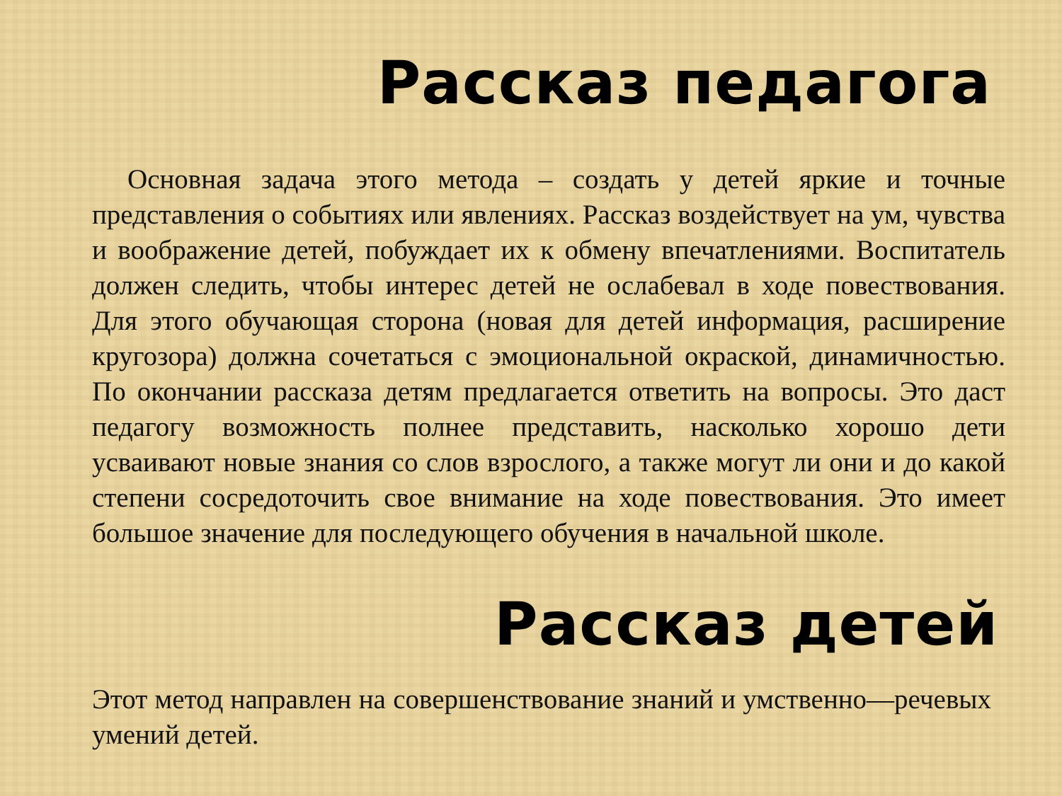Рассказ педагога
Основная задача этого метода – создать у детей яркие и точные представления о событиях или явлениях. Рассказ воздействует на ум, чувства и воображение детей, побуждает их к обмену впечатлениями. Воспитатель должен следить, чтобы интерес детей не ослабевал в ходе повествования. Для этого обучающая сторона (новая для детей информация, расширение кругозора) должна сочетаться с эмоциональной окраской, динамичностью. По окончании рассказа детям предлагается ответить на вопросы. Это даст педагогу возможность полнее представить, насколько хорошо дети усваивают новые знания со слов взрослого, а также могут ли они и до какой степени сосредоточить свое внимание на ходе повествования. Это имеет большое значение для последующего обучения в начальной школе.
Рассказ детей
Этот метод направлен на совершенствование знаний и умственно—речевых умений детей.